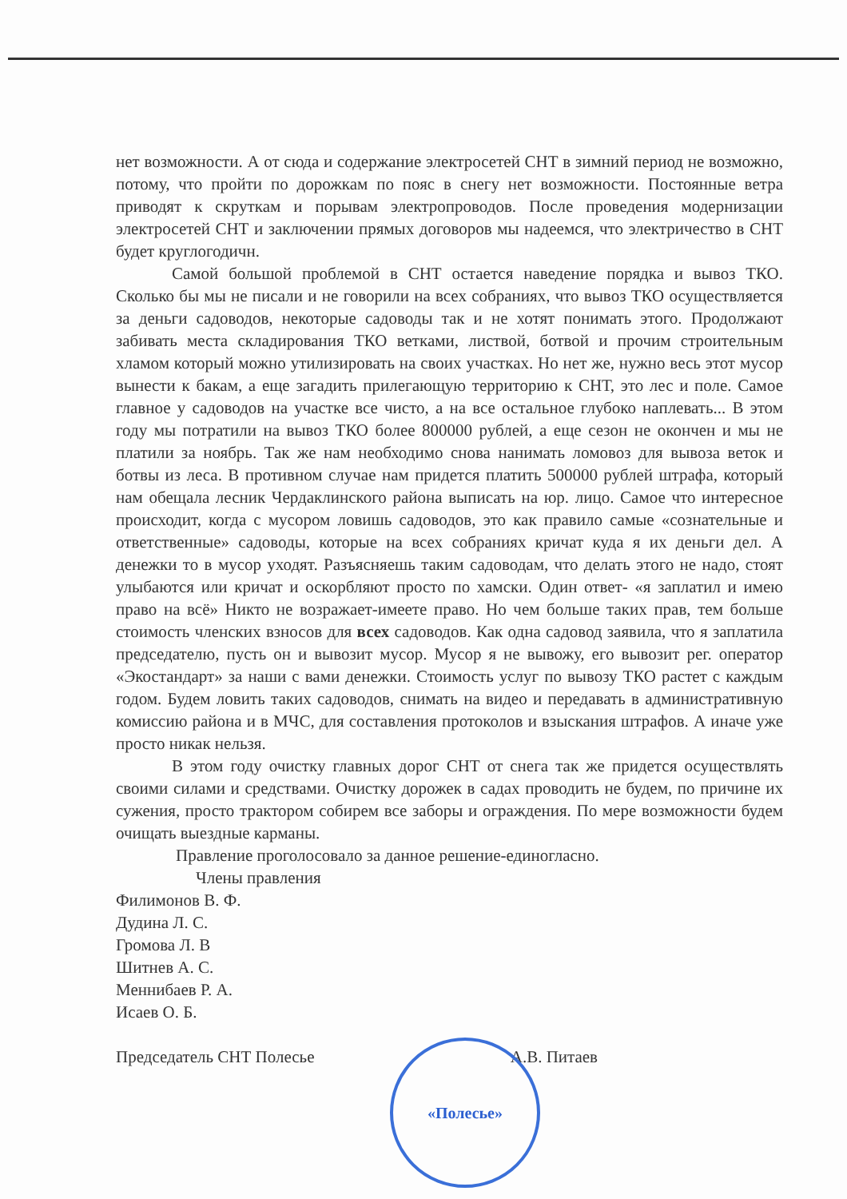нет возможности. А от сюда и содержание электросетей СНТ в зимний период не возможно, потому, что пройти по дорожкам по пояс в снегу нет возможности. Постоянные ветра приводят к скруткам и порывам электропроводов. После проведения модернизации электросетей СНТ и заключении прямых договоров мы надеемся, что электричество в СНТ будет круглогодичн.
Самой большой проблемой в СНТ остается наведение порядка и вывоз ТКО. Сколько бы мы не писали и не говорили на всех собраниях, что вывоз ТКО осуществляется за деньги садоводов, некоторые садоводы так и не хотят понимать этого. Продолжают забивать места складирования ТКО ветками, листвой, ботвой и прочим строительным хламом который можно утилизировать на своих участках. Но нет же, нужно весь этот мусор вынести к бакам, а еще загадить прилегающую территорию к СНТ, это лес и поле. Самое главное у садоводов на участке все чисто, а на все остальное глубоко наплевать... В этом году мы потратили на вывоз ТКО более 800000 рублей, а еще сезон не окончен и мы не платили за ноябрь. Так же нам необходимо снова нанимать ломовоз для вывоза веток и ботвы из леса. В противном случае нам придется платить 500000 рублей штрафа, который нам обещала лесник Чердаклинского района выписать на юр. лицо. Самое что интересное происходит, когда с мусором ловишь садоводов, это как правило самые «сознательные и ответственные» садоводы, которые на всех собраниях кричат куда я их деньги дел. А денежки то в мусор уходят. Разъясняешь таким садоводам, что делать этого не надо, стоят улыбаются или кричат и оскорбляют просто по хамски. Один ответ- «я заплатил и имею право на всё» Никто не возражает-имеете право. Но чем больше таких прав, тем больше стоимость членских взносов для всех садоводов. Как одна садовод заявила, что я заплатила председателю, пусть он и вывозит мусор. Мусор я не вывожу, его вывозит рег. оператор «Экостандарт» за наши с вами денежки. Стоимость услуг по вывозу ТКО растет с каждым годом. Будем ловить таких садоводов, снимать на видео и передавать в административную комиссию района и в МЧС, для составления протоколов и взыскания штрафов. А иначе уже просто никак нельзя.
В этом году очистку главных дорог СНТ от снега так же придется осуществлять своими силами и средствами. Очистку дорожек в садах проводить не будем, по причине их сужения, просто трактором собирем все заборы и ограждения. По мере возможности будем очищать выездные карманы.
Правление проголосовало за данное решение-единогласно.
Члены правления
Филимонов В. Ф.
Дудина Л. С.
Громова Л. В
Шитнев А. С.
Меннибаев Р. А.
Исаев О. Б.
Председатель СНТ Полесье А.В. Питаев
«Полесье»